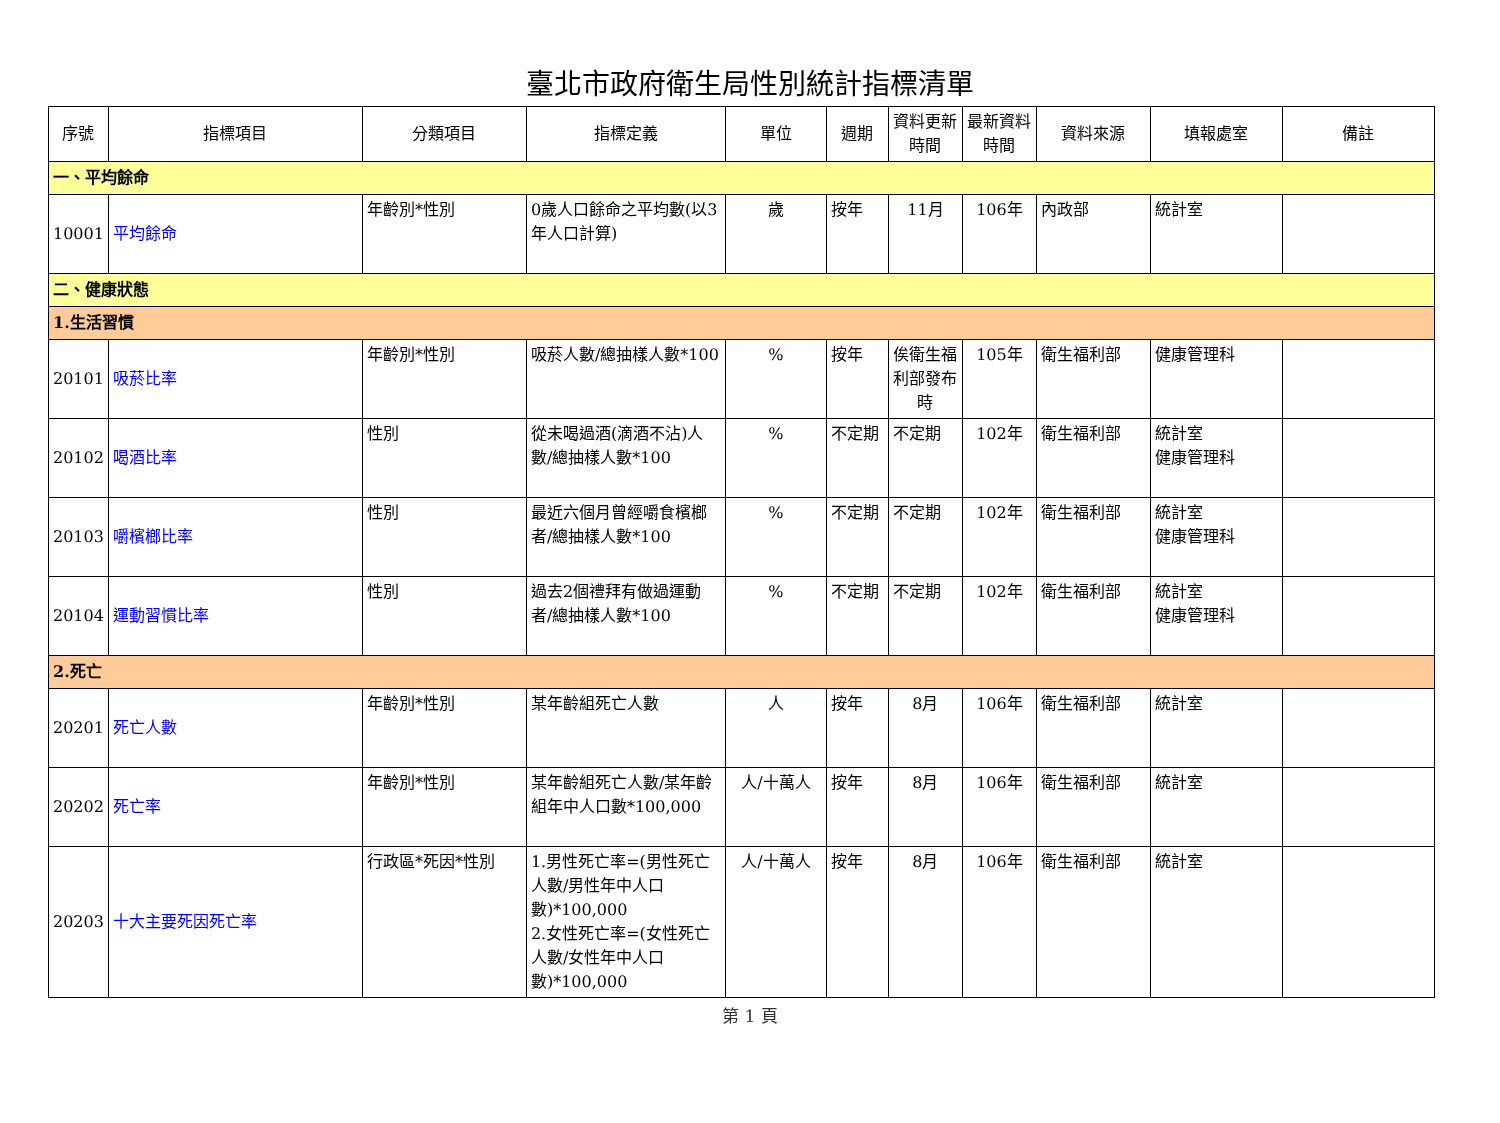臺北市政府衛生局性別統計指標清單
| 序號 | 指標項目 | 分類項目 | 指標定義 | 單位 | 週期 | 資料更新時間 | 最新資料時間 | 資料來源 | 填報處室 | 備註 |
| --- | --- | --- | --- | --- | --- | --- | --- | --- | --- | --- |
| 一、平均餘命 | | | | | | | | | | |
| 10001 | 平均餘命 | 年齡別*性別 | 0歲人口餘命之平均數(以3年人口計算) | 歲 | 按年 | 11月 | 106年 | 內政部 | 統計室 | |
| 二、健康狀態 | | | | | | | | | | |
| 1.生活習慣 | | | | | | | | | | |
| 20101 | 吸菸比率 | 年齡別*性別 | 吸菸人數/總抽樣人數*100 | % | 按年 | 俟衛生福利部發布時 | 105年 | 衛生福利部 | 健康管理科 | |
| 20102 | 喝酒比率 | 性別 | 從未喝過酒(滴酒不沾)人數/總抽樣人數*100 | % | 不定期 | 不定期 | 102年 | 衛生福利部 | 統計室 健康管理科 | |
| 20103 | 嚼檳榔比率 | 性別 | 最近六個月曾經嚼食檳榔者/總抽樣人數*100 | % | 不定期 | 不定期 | 102年 | 衛生福利部 | 統計室 健康管理科 | |
| 20104 | 運動習慣比率 | 性別 | 過去2個禮拜有做過運動者/總抽樣人數*100 | % | 不定期 | 不定期 | 102年 | 衛生福利部 | 統計室 健康管理科 | |
| 2.死亡 | | | | | | | | | | |
| 20201 | 死亡人數 | 年齡別*性別 | 某年齡組死亡人數 | 人 | 按年 | 8月 | 106年 | 衛生福利部 | 統計室 | |
| 20202 | 死亡率 | 年齡別*性別 | 某年齡組死亡人數/某年齡組年中人口數*100,000 | 人/十萬人 | 按年 | 8月 | 106年 | 衛生福利部 | 統計室 | |
| 20203 | 十大主要死因死亡率 | 行政區*死因*性別 | 1.男性死亡率=(男性死亡人數/男性年中人口數)*100,000 2.女性死亡率=(女性死亡人數/女性年中人口數)*100,000 | 人/十萬人 | 按年 | 8月 | 106年 | 衛生福利部 | 統計室 | |
第 1 頁